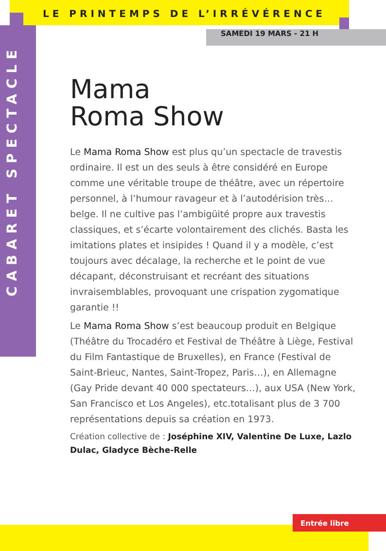LE PRINTEMPS DE L’IRRÉVÉRENCE
CABARET SPECTACLE
SAMEDI 19 MARS - 21 H
Mama
Roma Show
Le Mama Roma Show est plus qu’un spectacle de travestis ordinaire. Il est un des seuls à être considéré en Europe comme une véritable troupe de théâtre, avec un répertoire personnel, à l’humour ravageur et à l’autodérision très… belge. Il ne cultive pas l’ambigüité propre aux travestis classiques, et s’écarte volontairement des clichés. Basta les imitations plates et insipides ! Quand il y a modèle, c’est toujours avec décalage, la recherche et le point de vue décapant, déconstruisant et recréant des situations invraisemblables, provoquant une crispation zygomatique garantie !!
Le Mama Roma Show s’est beaucoup produit en Belgique (Théâtre du Trocadéro et Festival de Théâtre à Liège, Festival du Film Fantastique de Bruxelles), en France (Festival de Saint-Brieuc, Nantes, Saint-Tropez, Paris…), en Allemagne (Gay Pride devant 40 000 spectateurs…), aux USA (New York, San Francisco et Los Angeles), etc.totalisant plus de 3 700 représentations depuis sa création en 1973.
Création collective de : Joséphine XIV, Valentine De Luxe, Lazlo Dulac, Gladyce Bèche-Relle
Entrée libre